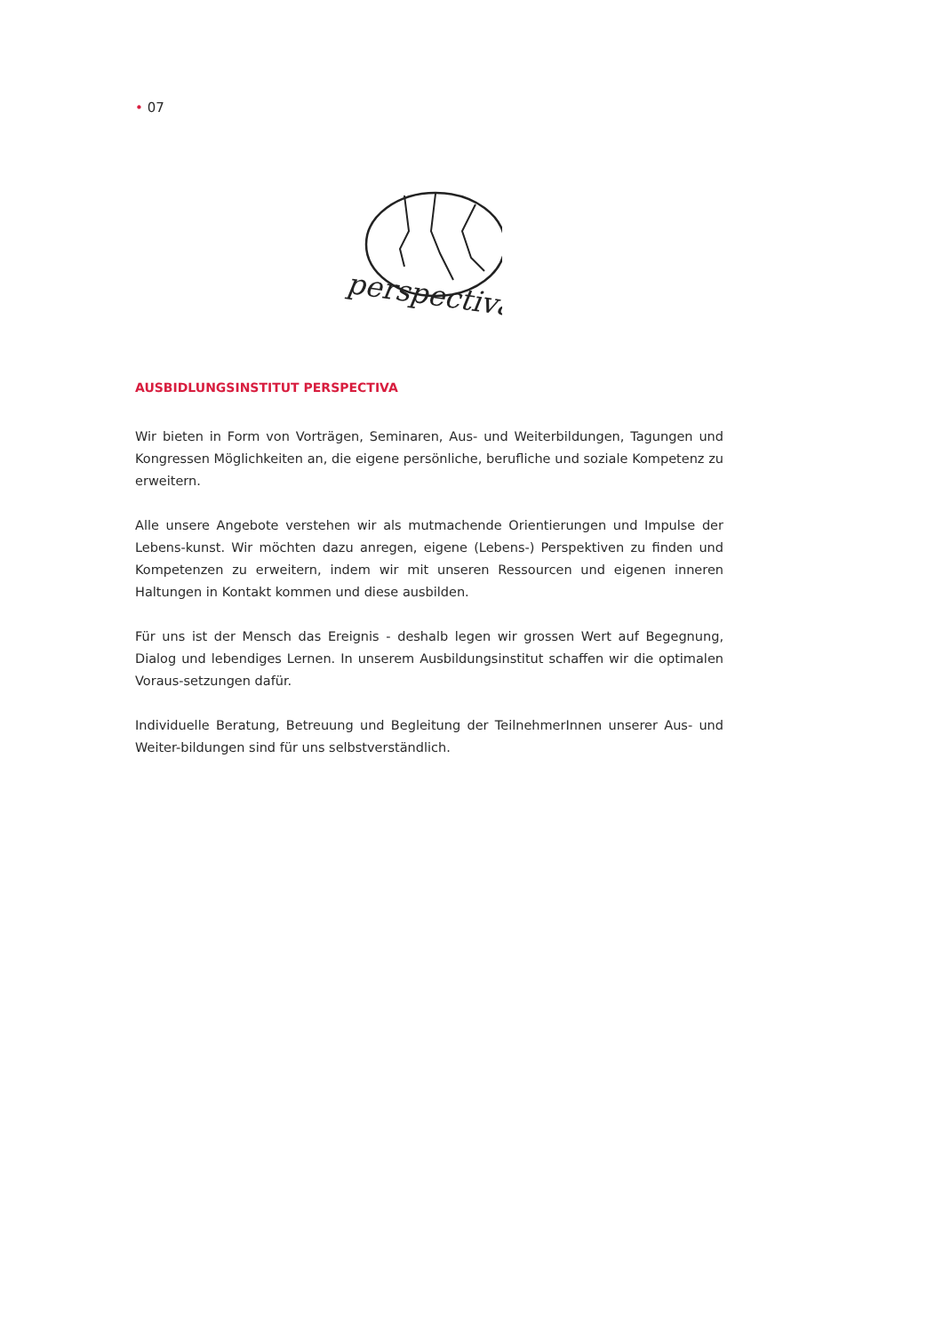• 07
perspectiva
AUSBIDLUNGSINSTITUT PERSPECTIVA
Wir bieten in Form von Vorträgen, Seminaren, Aus- und Weiterbildungen, Tagungen und Kongressen Möglichkeiten an, die eigene persönliche, berufliche und soziale Kompetenz zu erweitern.
Alle unsere Angebote verstehen wir als mutmachende Orientierungen und Impulse der Lebens-kunst. Wir möchten dazu anregen, eigene (Lebens-) Perspektiven zu finden und Kompetenzen zu erweitern, indem wir mit unseren Ressourcen und eigenen inneren Haltungen in Kontakt kommen und diese ausbilden.
Für uns ist der Mensch das Ereignis - deshalb legen wir grossen Wert auf Begegnung, Dialog und lebendiges Lernen. In unserem Ausbildungsinstitut schaffen wir die optimalen Voraus-setzungen dafür.
Individuelle Beratung, Betreuung und Begleitung der TeilnehmerInnen unserer Aus- und Weiter-bildungen sind für uns selbstverständlich.